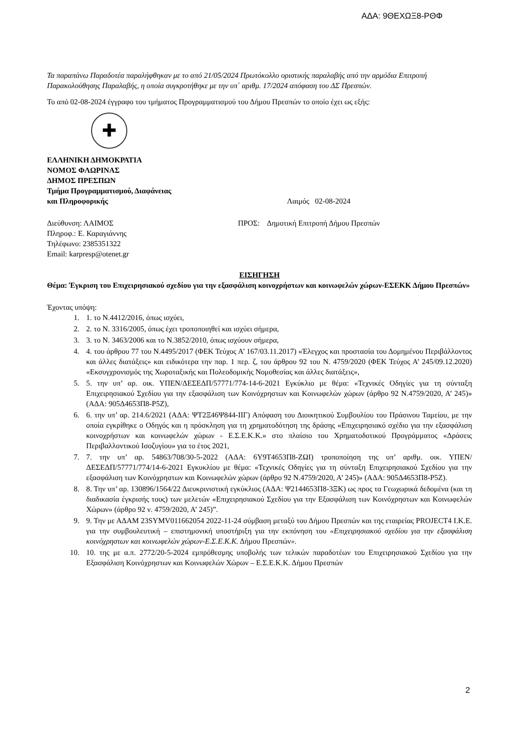ΑΔΑ: 9ΘΕΧΩΞ8-ΡΘΦ
Τα παραπάνω Παραδοτέα παραλήφθηκαν με το από 21/05/2024 Πρωτόκολλο οριστικής παραλαβής από την αρμόδια Επιτροπή Παρακολούθησης Παραλαβής, η οποία συγκροτήθηκε με την υπ΄ αριθμ. 17/2024 απόφαση του ΔΣ Πρεσπών.
Το από 02-08-2024 έγγραφο του τμήματος Προγραμματισμού του Δήμου Πρεσπών το οποίο έχει ως εξής:
✚
ΕΛΛΗΝΙΚΗ ΔΗΜΟΚΡΑΤΙΑ
ΝΟΜΟΣ ΦΛΩΡΙΝΑΣ
ΔΗΜΟΣ ΠΡΕΣΠΩΝ
Τμήμα Προγραμματισμού, Διαφάνειας
και Πληροφορικής Λαιμός 02-08-2024
Διεύθυνση: ΛΑΙΜΟΣ
Πληροφ.: Ε. Καραγιάννης
Τηλέφωνο: 2385351322
Email: karpresp@otenet.gr
ΠΡΟΣ: Δημοτική Επιτροπή Δήμου Πρεσπών
ΕΙΣΗΓΗΣΗ
Θέμα: Έγκριση του Επιχειρησιακού σχεδίου για την εξασφάλιση κοινοχρήστων και κοινωφελών χώρων-ΕΣΕΚΚ Δήμου Πρεσπών»
Έχοντας υπόψη:
1. 1. το Ν.4412/2016, όπως ισχύει,
2. 2. το Ν. 3316/2005, όπως έχει τροποποιηθεί και ισχύει σήμερα,
3. 3. το Ν. 3463/2006 και το Ν.3852/2010, όπως ισχύουν σήμερα,
4. 4. του άρθρου 77 του Ν.4495/2017 (ΦΕΚ Τεύχος Α’ 167/03.11.2017) «Έλεγχος και προστασία του Δομημένου Περιβάλλοντος και άλλες διατάξεις» και ειδικότερα την παρ. 1 περ. ζ, του άρθρου 92 του Ν. 4759/2020 (ΦΕΚ Τεύχος Α’ 245/09.12.2020) «Εκσυγχρονισμός της Χωροταξικής και Πολεοδομικής Νομοθεσίας και άλλες διατάξεις»,
5. 5. την υπ’ αρ. οικ. ΥΠΕΝ/ΔΕΣΕΔΠ/57771/774-14-6-2021 Εγκύκλιο με θέμα: «Τεχνικές Οδηγίες για τη σύνταξη Επιχειρησιακού Σχεδίου για την εξασφάλιση των Κοινόχρηστων και Κοινωφελών χώρων (άρθρο 92 Ν.4759/2020, Α’ 245)» (ΑΔΑ: 905Δ4653Π8-Ρ5Ζ),
6. 6. την υπ’ αρ. 214.6/2021 (ΑΔΑ: ΨΤ2Ξ46Ψ844-ΙΙΓ) Απόφαση του Διοικητικού Συμβουλίου του Πράσινου Ταμείου, με την οποία εγκρίθηκε ο Οδηγός και η πρόσκληση για τη χρηματοδότηση της δράσης «Επιχειρησιακό σχέδιο για την εξασφάλιση κοινοχρήστων και κοινωφελών χώρων - Ε.Σ.Ε.Κ.Κ.» στο πλαίσιο του Χρηματοδοτικού Προγράμματος «Δράσεις Περιβαλλοντικού Ισοζυγίου» για το έτος 2021,
7. 7. την υπ’ αρ. 54863/708/30-5-2022 (ΑΔΑ: 6Υ9Τ4653Π8-ΖΩΙ) τροποποίηση της υπ’ αριθμ. οικ. ΥΠΕΝ/ΔΕΣΕΔΠ/57771/774/14-6-2021 Εγκυκλίου με θέμα: «Τεχνικές Οδηγίες για τη σύνταξη Επιχειρησιακού Σχεδίου για την εξασφάλιση των Κοινόχρηστων και Κοινωφελών χώρων (άρθρο 92 Ν.4759/2020, Α’ 245)» (ΑΔΑ: 905Δ4653Π8-Ρ5Ζ).
8. 8. Την υπ’ αρ. 130896/1564/22 Διευκρινιστική εγκύκλιος (ΑΔΑ: Ψ2144653Π8-3ΞΚ) ως προς τα Γεωχωρικά δεδομένα (και τη διαδικασία έγκρισής τους) των μελετών «Επιχειρησιακού Σχεδίου για την Εξασφάλιση των Κοινόχρηστων και Κοινωφελών Χώρων» (άρθρο 92 ν. 4759/2020, Α’ 245)”.
9. 9. Την με ΑΔΑΜ 23SYMV011662054 2022-11-24 σύμβαση μεταξύ του Δήμου Πρεσπών και της εταιρείας PROJECT4 Ι.Κ.Ε. για την συμβουλευτική – επιστημονική υποστήριξη για την εκπόνηση του «Επιχειρησιακού σχεδίου για την εξασφάλιση κοινόχρηστων και κοινωφελών χώρων-Ε.Σ.Ε.Κ.Κ. Δήμου Πρεσπών».
10. 10. της με α.π. 2772/20-5-2024 εμπρόθεσμης υποβολής των τελικών παραδοτέων του Επιχειρησιακού Σχεδίου για την Εξασφάλιση Κοινόχρηστων και Κοινωφελών Χώρων – Ε.Σ.Ε.Κ.Κ. Δήμου Πρεσπών
2